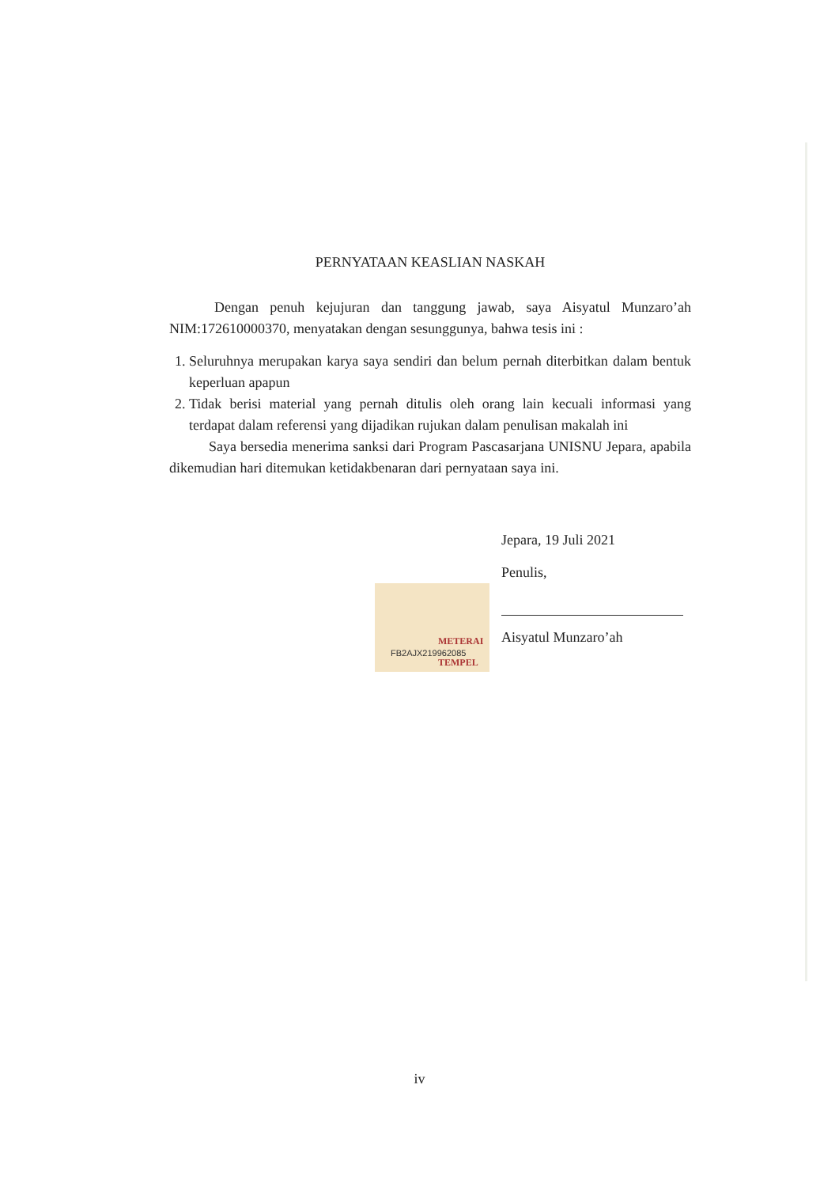PERNYATAAN KEASLIAN NASKAH
Dengan penuh kejujuran dan tanggung jawab, saya Aisyatul Munzaro’ah NIM:172610000370, menyatakan dengan sesunggunya, bahwa tesis ini :
1. Seluruhnya merupakan karya saya sendiri dan belum pernah diterbitkan dalam bentuk keperluan apapun
2. Tidak berisi material yang pernah ditulis oleh orang lain kecuali informasi yang terdapat dalam referensi yang dijadikan rujukan dalam penulisan makalah ini
Saya bersedia menerima sanksi dari Program Pascasarjana UNISNU Jepara, apabila dikemudian hari ditemukan ketidakbenaran dari pernyataan saya ini.
Jepara, 19 Juli 2021
Penulis,
METERAI TEMPEL FB2AJX219962085
Aisyatul Munzaro’ah
iv